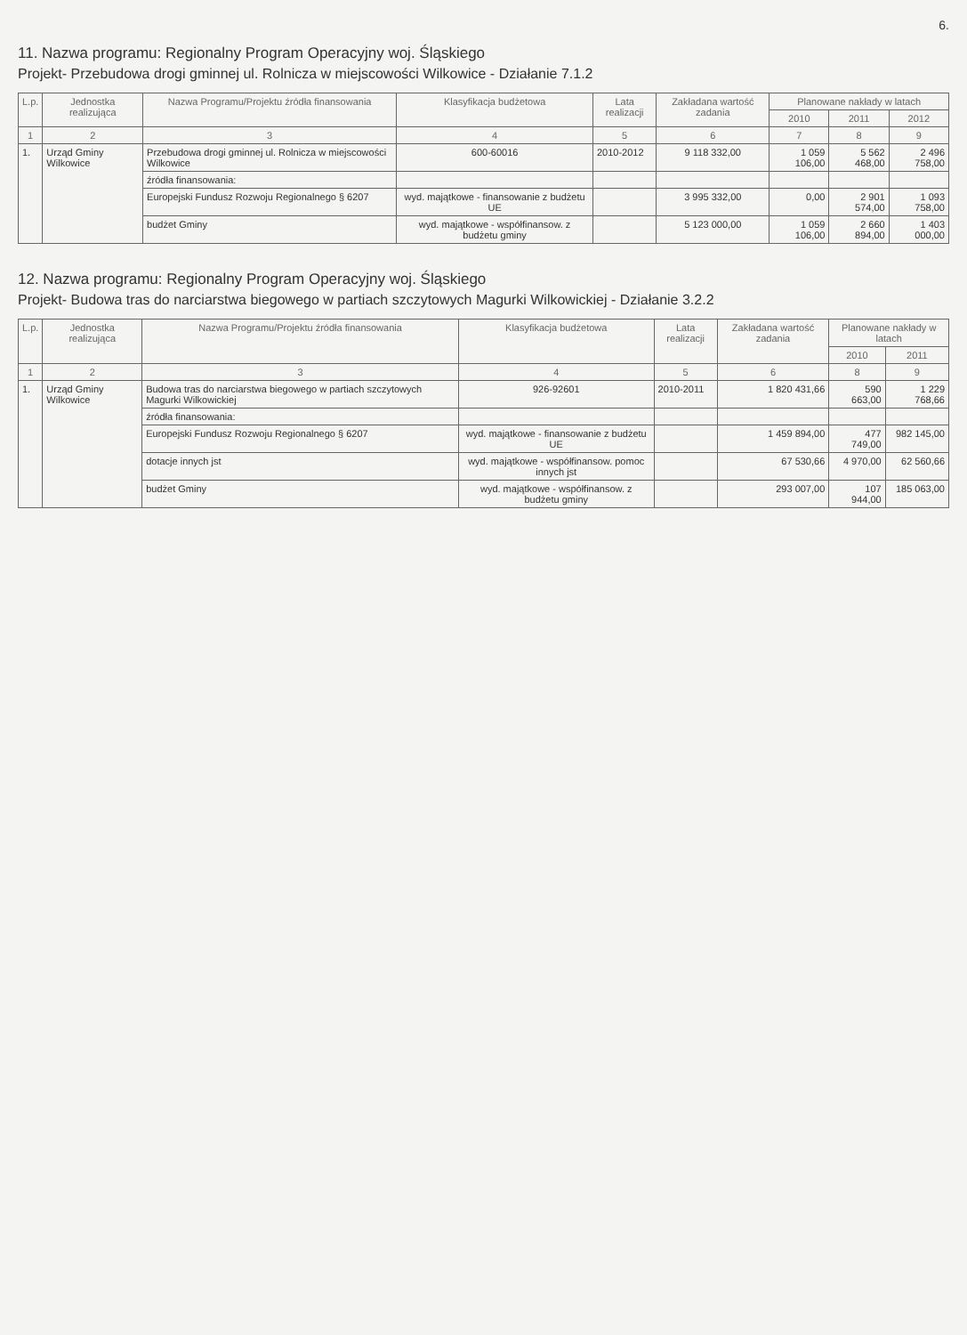6.
11. Nazwa programu: Regionalny Program Operacyjny woj. Śląskiego
Projekt- Przebudowa drogi gminnej ul. Rolnicza w miejscowości Wilkowice - Działanie 7.1.2
| L.p. | Jednostka realizująca | Nazwa Programu/Projektu źródła finansowania | Klasyfikacja budżetowa | Lata realizacji | Zakładana wartość zadania | Planowane nakłady w latach | | |
| --- | --- | --- | --- | --- | --- | --- | --- | --- |
| | | | | | | 2010 | 2011 | 2012 |
| 1 | 2 | 3 | 4 | 5 | 6 | 7 | 8 | 9 |
| 1. | Urząd Gminy Wilkowice | Przebudowa drogi gminnej ul. Rolnicza w miejscowości Wilkowice | 600-60016 | 2010-2012 | 9 118 332,00 | 1 059 106,00 | 5 562 468,00 | 2 496 758,00 |
| | | źródła finansowania: | | | | | | |
| | | Europejski Fundusz Rozwoju Regionalnego § 6207 | wyd. majątkowe - finansowanie z budżetu UE | | 3 995 332,00 | 0,00 | 2 901 574,00 | 1 093 758,00 |
| | | budżet Gminy | wyd. majątkowe - współfinansow. z budżetu gminy | | 5 123 000,00 | 1 059 106,00 | 2 660 894,00 | 1 403 000,00 |
12. Nazwa programu: Regionalny Program Operacyjny woj. Śląskiego
Projekt- Budowa tras do narciarstwa biegowego w partiach szczytowych Magurki Wilkowickiej - Działanie 3.2.2
| L.p. | Jednostka realizująca | Nazwa Programu/Projektu źródła finansowania | Klasyfikacja budżetowa | Lata realizacji | Zakładana wartość zadania | Planowane nakłady w latach | |
| --- | --- | --- | --- | --- | --- | --- | --- |
| | | | | | | 2010 | 2011 |
| 1 | 2 | 3 | 4 | 5 | 6 | 8 | 9 |
| 1. | Urząd Gminy Wilkowice | Budowa tras do narciarstwa biegowego w partiach szczytowych Magurki Wilkowickiej | 926-92601 | 2010-2011 | 1 820 431,66 | 590 663,00 | 1 229 768,66 |
| | | źródła finansowania: | | | | | |
| | | Europejski Fundusz Rozwoju Regionalnego § 6207 | wyd. majątkowe - finansowanie z budżetu UE | | 1 459 894,00 | 477 749,00 | 982 145,00 |
| | | dotacje innych jst | wyd. majątkowe - współfinansow. pomoc innych jst | | 67 530,66 | 4 970,00 | 62 560,66 |
| | | budżet Gminy | wyd. majątkowe - współfinansow. z budżetu gminy | | 293 007,00 | 107 944,00 | 185 063,00 |